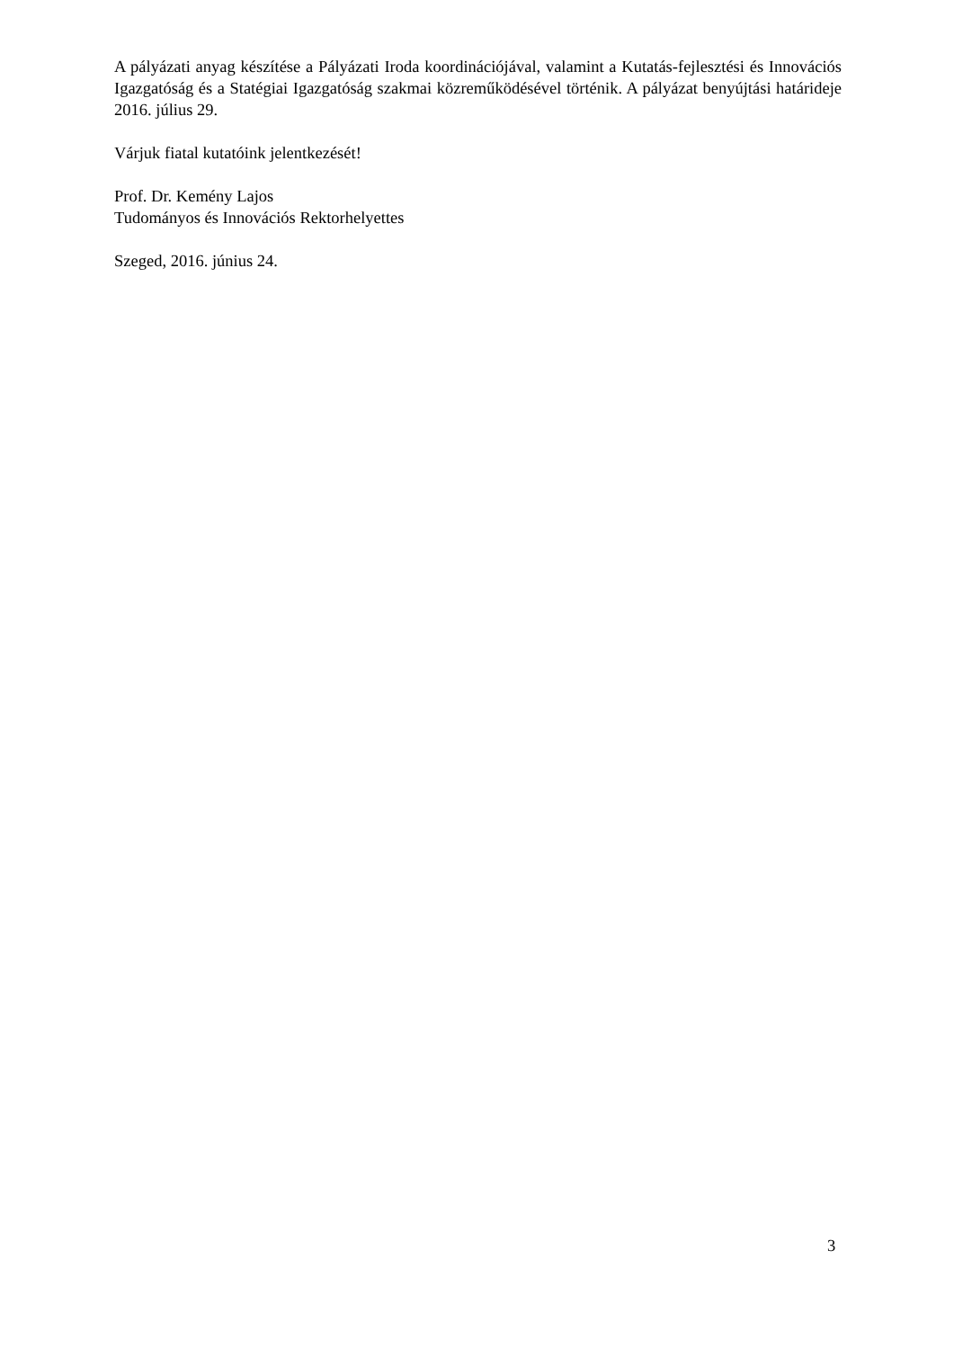A pályázati anyag készítése a Pályázati Iroda koordinációjával, valamint a Kutatás-fejlesztési és Innovációs Igazgatóság és a Statégiai Igazgatóság szakmai közreműködésével történik. A pályázat benyújtási határideje 2016. július 29.
Várjuk fiatal kutatóink jelentkezését!
Prof. Dr. Kemény Lajos
Tudományos és Innovációs Rektorhelyettes
Szeged, 2016. június 24.
3